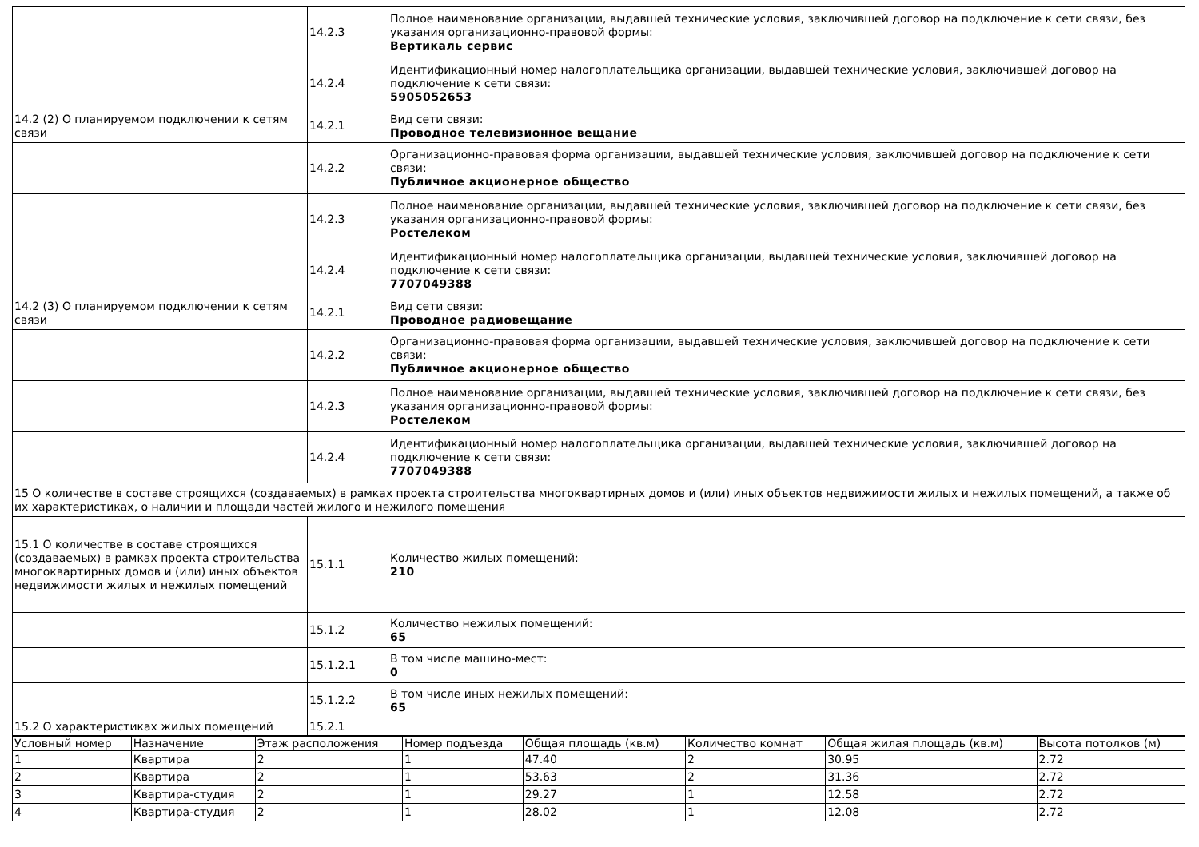| | 14.2.3 | Полное наименование организации, выдавшей технические условия, заключившей договор на подключение к сети связи, без указания организационно-правовой формы: Вертикаль сервис |
| | 14.2.4 | Идентификационный номер налогоплательщика организации, выдавшей технические условия, заключившей договор на подключение к сети связи: 5905052653 |
| 14.2 (2) О планируемом подключении к сетям связи | 14.2.1 | Вид сети связи: Проводное телевизионное вещание |
| | 14.2.2 | Организационно-правовая форма организации, выдавшей технические условия, заключившей договор на подключение к сети связи: Публичное акционерное общество |
| | 14.2.3 | Полное наименование организации, выдавшей технические условия, заключившей договор на подключение к сети связи, без указания организационно-правовой формы: Ростелеком |
| | 14.2.4 | Идентификационный номер налогоплательщика организации, выдавшей технические условия, заключившей договор на подключение к сети связи: 7707049388 |
| 14.2 (3) О планируемом подключении к сетям связи | 14.2.1 | Вид сети связи: Проводное радиовещание |
| | 14.2.2 | Организационно-правовая форма организации, выдавшей технические условия, заключившей договор на подключение к сети связи: Публичное акционерное общество |
| | 14.2.3 | Полное наименование организации, выдавшей технические условия, заключившей договор на подключение к сети связи, без указания организационно-правовой формы: Ростелеком |
| | 14.2.4 | Идентификационный номер налогоплательщика организации, выдавшей технические условия, заключившей договор на подключение к сети связи: 7707049388 |
| 15 О количестве в составе строящихся (создаваемых) в рамках проекта строительства многоквартирных домов и (или) иных объектов недвижимости жилых и нежилых помещений, а также об их характеристиках, о наличии и площади частей жилого и нежилого помещения | | |
| 15.1 О количестве в составе строящихся (создаваемых) в рамках проекта строительства многоквартирных домов и (или) иных объектов недвижимости жилых и нежилых помещений | 15.1.1 | Количество жилых помещений: 210 |
| | 15.1.2 | Количество нежилых помещений: 65 |
| | 15.1.2.1 | В том числе машино-мест: 0 |
| | 15.1.2.2 | В том числе иных нежилых помещений: 65 |
| 15.2 О характеристиках жилых помещений | 15.2.1 | |
| Условный номер | Назначение | Этаж расположения | Номер подъезда | Общая площадь (кв.м) | Количество комнат | Общая жилая площадь (кв.м) | Высота потолков (м) |
| --- | --- | --- | --- | --- | --- | --- | --- |
| 1 | Квартира | 2 | 1 | 47.40 | 2 | 30.95 | 2.72 |
| 2 | Квартира | 2 | 1 | 53.63 | 2 | 31.36 | 2.72 |
| 3 | Квартира-студия | 2 | 1 | 29.27 | 1 | 12.58 | 2.72 |
| 4 | Квартира-студия | 2 | 1 | 28.02 | 1 | 12.08 | 2.72 |